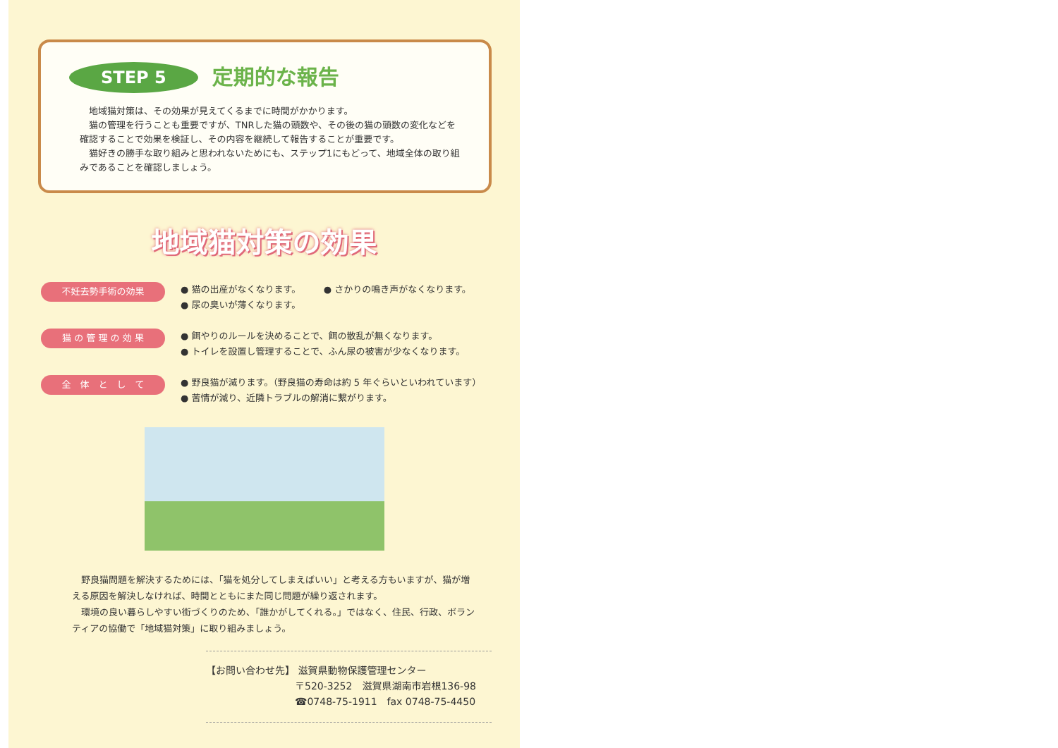STEP 5 定期的な報告
地域猫対策は、その効果が見えてくるまでに時間がかかります。
猫の管理を行うことも重要ですが、TNRした猫の頭数や、その後の猫の頭数の変化などを確認することで効果を検証し、その内容を継続して報告することが重要です。
猫好きの勝手な取り組みと思われないためにも、ステップ1にもどって、地域全体の取り組みであることを確認しましょう。
地域猫対策の効果
不妊去勢手術の効果
● 猫の出産がなくなります。　　　● さかりの鳴き声がなくなります。
● 尿の臭いが薄くなります。
猫 の 管 理 の 効 果
● 餌やりのルールを決めることで、餌の散乱が無くなります。
● トイレを設置し管理することで、ふん尿の被害が少なくなります。
全　体　と　し　て
● 野良猫が減ります。（野良猫の寿命は約 5 年ぐらいといわれています）
● 苦情が減り、近隣トラブルの解消に繋がります。
野良猫問題を解決するためには、「猫を処分してしまえばいい」と考える方もいますが、猫が増える原因を解決しなければ、時間とともにまた同じ問題が繰り返されます。
環境の良い暮らしやすい街づくりのため、「誰かがしてくれる。」ではなく、住民、行政、ボランティアの協働で「地域猫対策」に取り組みましょう。
【お問い合わせ先】 滋賀県動物保護管理センター
　　　　　　　　　〒520-3252　滋賀県湖南市岩根136-98
　　　　　　　　　☎0748-75-1911　fax 0748-75-4450